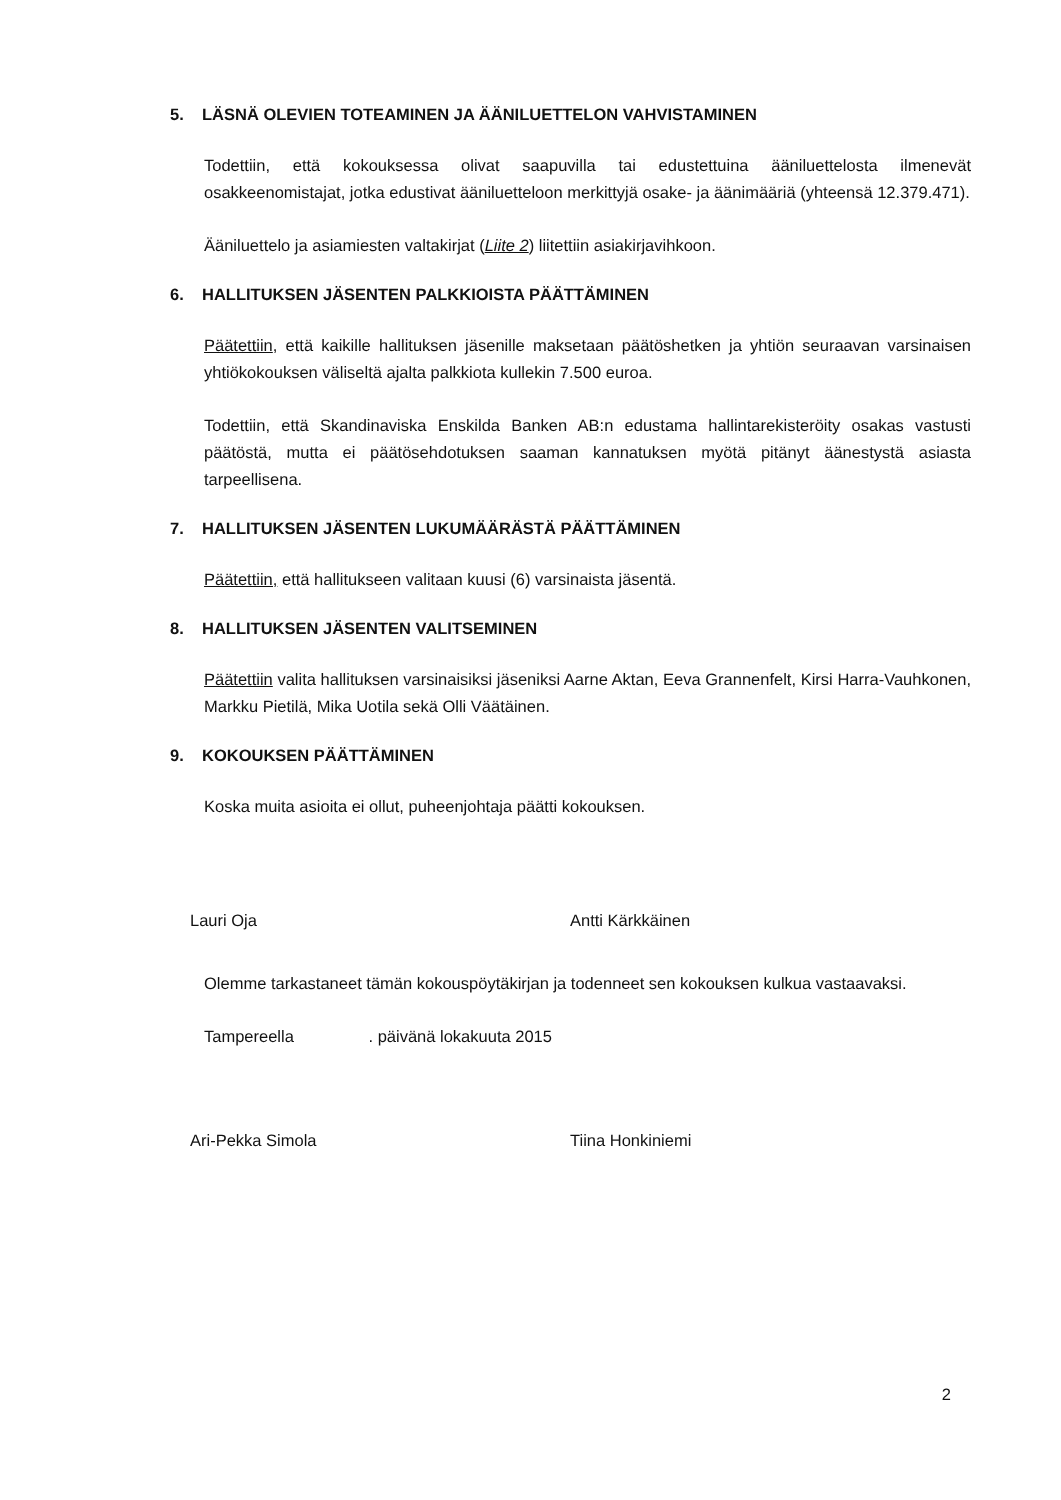5. LÄSNÄ OLEVIEN TOTEAMINEN JA ÄÄNILUETTELON VAHVISTAMINEN
Todettiin, että kokouksessa olivat saapuvilla tai edustettuina ääniluettelosta ilmenevät osakkeenomistajat, jotka edustivat ääniluetteloon merkittyjä osake- ja äänimääriä (yhteensä 12.379.471).
Ääniluettelo ja asiamiesten valtakirjat (Liite 2) liitettiin asiakirjavihkoon.
6. HALLITUKSEN JÄSENTEN PALKKIOISTA PÄÄTTÄMINEN
Päätettiin, että kaikille hallituksen jäsenille maksetaan päätöshetken ja yhtiön seuraavan varsinaisen yhtiökokouksen väliseltä ajalta palkkiota kullekin 7.500 euroa.
Todettiin, että Skandinaviska Enskilda Banken AB:n edustama hallintarekisteröity osakas vastusti päätöstä, mutta ei päätösehdotuksen saaman kannatuksen myötä pitänyt äänestystä asiasta tarpeellisena.
7. HALLITUKSEN JÄSENTEN LUKUMÄÄRÄSTÄ PÄÄTTÄMINEN
Päätettiin, että hallitukseen valitaan kuusi (6) varsinaista jäsentä.
8. HALLITUKSEN JÄSENTEN VALITSEMINEN
Päätettiin valita hallituksen varsinaisiksi jäseniksi Aarne Aktan, Eeva Grannenfelt, Kirsi Harra-Vauhkonen, Markku Pietilä, Mika Uotila sekä Olli Väätäinen.
9. KOKOUKSEN PÄÄTTÄMINEN
Koska muita asioita ei ollut, puheenjohtaja päätti kokouksen.
Lauri Oja
Antti Kärkkäinen
Olemme tarkastaneet tämän kokouspöytäkirjan ja todenneet sen kokouksen kulkua vastaavaksi.
Tampereella . päivänä lokakuuta 2015
Ari-Pekka Simola
Tiina Honkiniemi
2